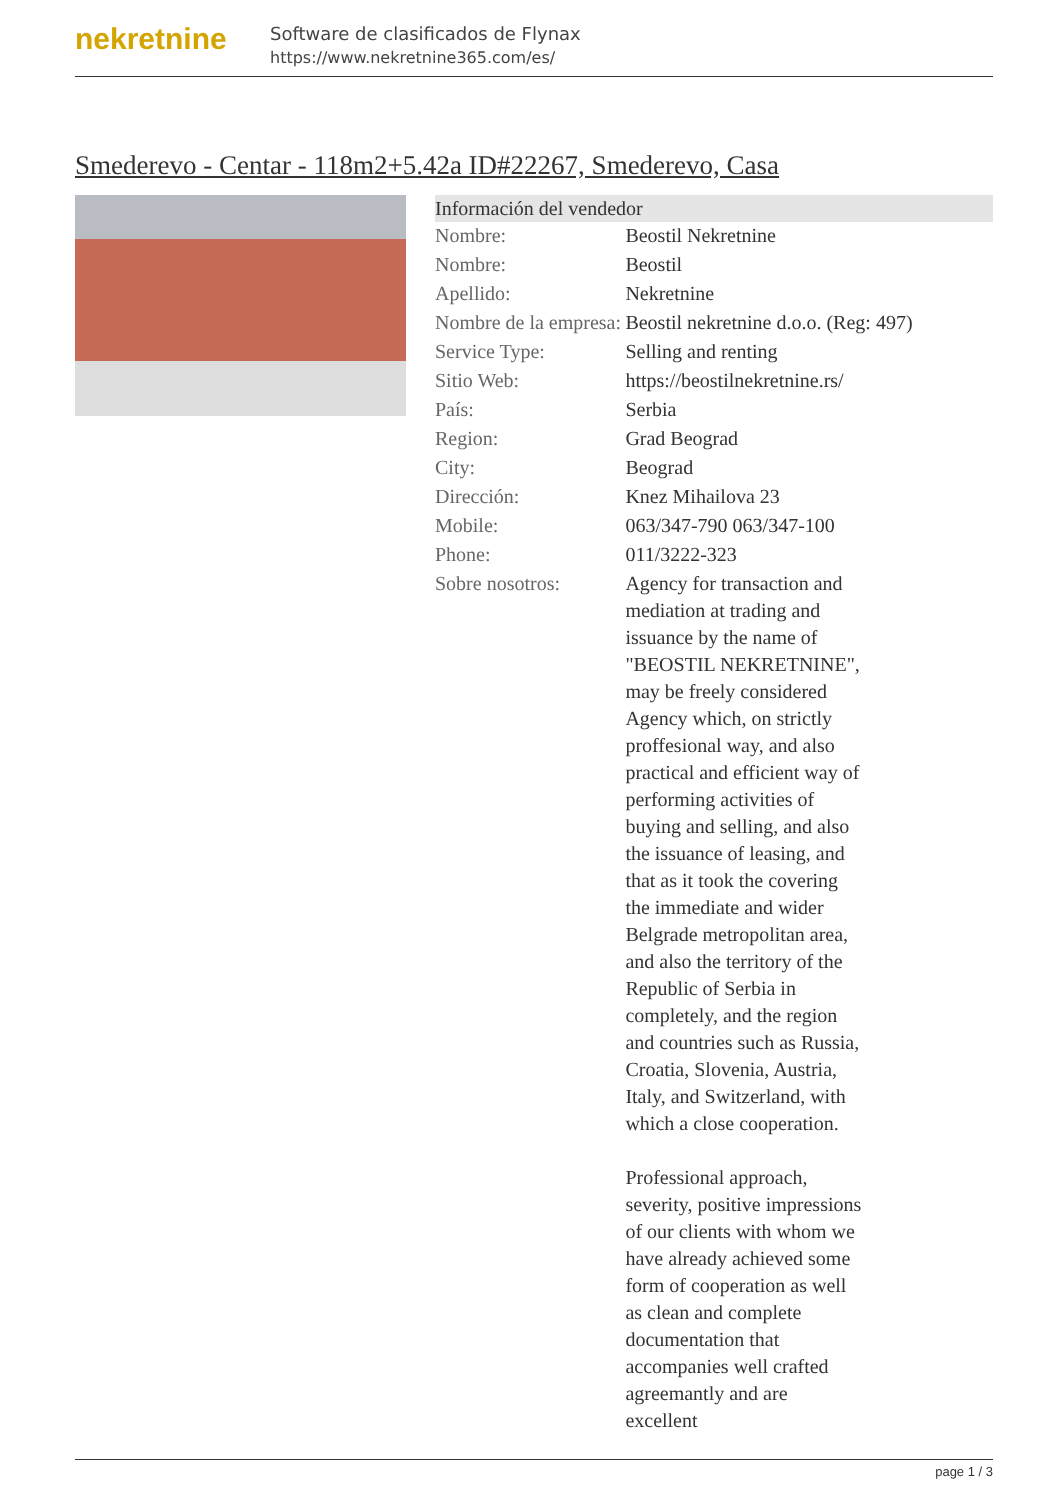nekretnine
Software de clasificados de Flynax
https://www.nekretnine365.com/es/
Smederevo - Centar - 118m2+5.42a ID#22267, Smederevo, Casa
| Información del vendedor | |
| --- | --- |
| Nombre: | Beostil Nekretnine |
| Nombre: | Beostil |
| Apellido: | Nekretnine |
| Nombre de la empresa: | Beostil nekretnine d.o.o. (Reg: 497) |
| Service Type: | Selling and renting |
| Sitio Web: | https://beostilnekretnine.rs/ |
| País: | Serbia |
| Region: | Grad Beograd |
| City: | Beograd |
| Dirección: | Knez Mihailova 23 |
| Mobile: | 063/347-790 063/347-100 |
| Phone: | 011/3222-323 |
| Sobre nosotros: | Agency for transaction and mediation at trading and issuance by the name of "BEOSTIL NEKRETNINE", may be freely considered Agency which, on strictly proffesional way, and also practical and efficient way of performing activities of buying and selling, and also the issuance of leasing, and that as it took the covering the immediate and wider Belgrade metropolitan area, and also the territory of the Republic of Serbia in completely, and the region and countries such as Russia, Croatia, Slovenia, Austria, Italy, and Switzerland, with which a close cooperation. Professional approach, severity, positive impressions of our clients with whom we have already achieved some form of cooperation as well as clean and complete documentation that accompanies well crafted agreemantly and are excellent |
page 1 / 3